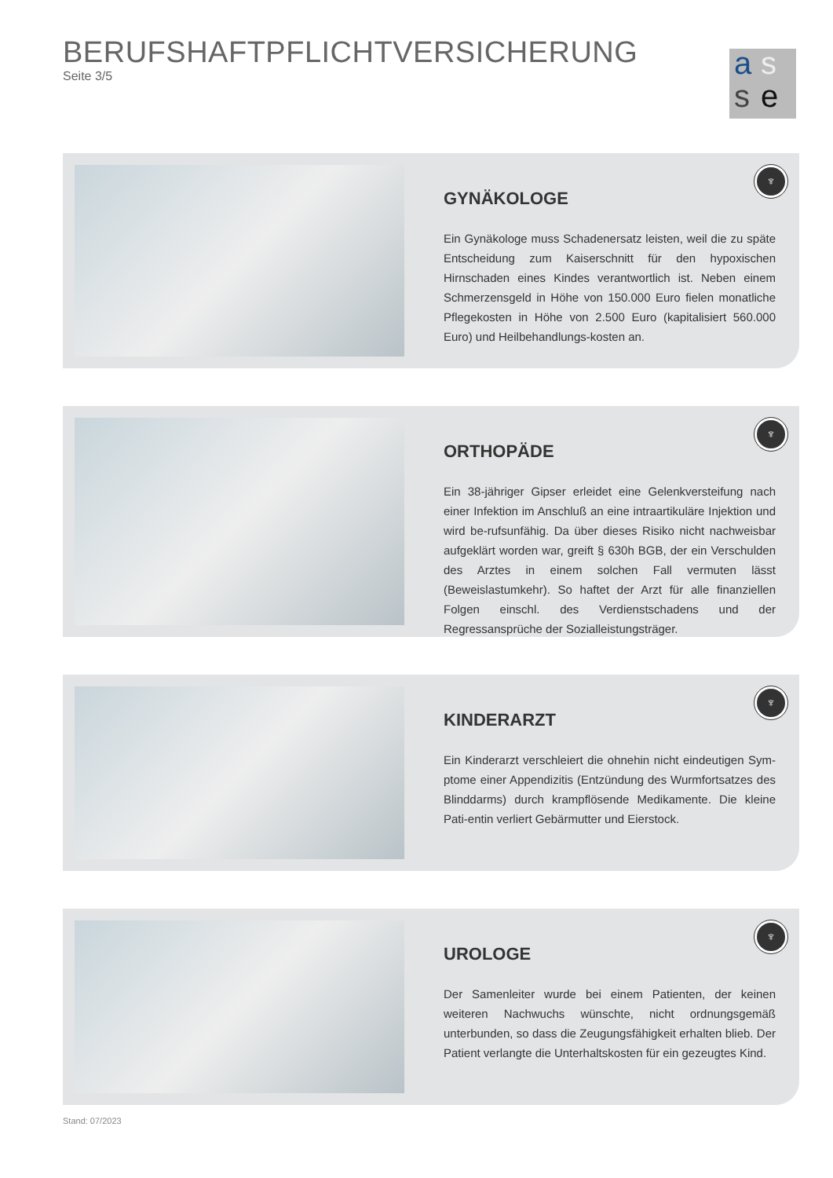BERUFSHAFTPFLICHTVERSICHERUNG
Seite 3/5
a s
s e
GYNÄKOLOGE
Ein Gynäkologe muss Schadenersatz leisten, weil die zu späte Entscheidung zum Kaiserschnitt für den hypoxischen Hirnschaden eines Kindes verantwortlich ist. Neben einem Schmerzensgeld in Höhe von 150.000 Euro fielen monatliche Pflegekosten in Höhe von 2.500 Euro (kapitalisiert 560.000 Euro) und Heilbehandlungs-kosten an.
♆
ORTHOPÄDE
Ein 38-jähriger Gipser erleidet eine Gelenkversteifung nach einer Infektion im Anschluß an eine intraartikuläre Injektion und wird be-rufsunfähig. Da über dieses Risiko nicht nachweisbar aufgeklärt worden war, greift § 630h BGB, der ein Verschulden des Arztes in einem solchen Fall vermuten lässt (Beweislastumkehr). So haftet der Arzt für alle finanziellen Folgen einschl. des Verdienstschadens und der Regressansprüche der Sozialleistungsträger.
♆
KINDERARZT
Ein Kinderarzt verschleiert die ohnehin nicht eindeutigen Sym-ptome einer Appendizitis (Entzündung des Wurmfortsatzes des Blinddarms) durch krampflösende Medikamente. Die kleine Pati-entin verliert Gebärmutter und Eierstock.
♆
UROLOGE
Der Samenleiter wurde bei einem Patienten, der keinen weiteren Nachwuchs wünschte, nicht ordnungsgemäß unterbunden, so dass die Zeugungsfähigkeit erhalten blieb. Der Patient verlangte die Unterhaltskosten für ein gezeugtes Kind.
♆
Stand: 07/2023